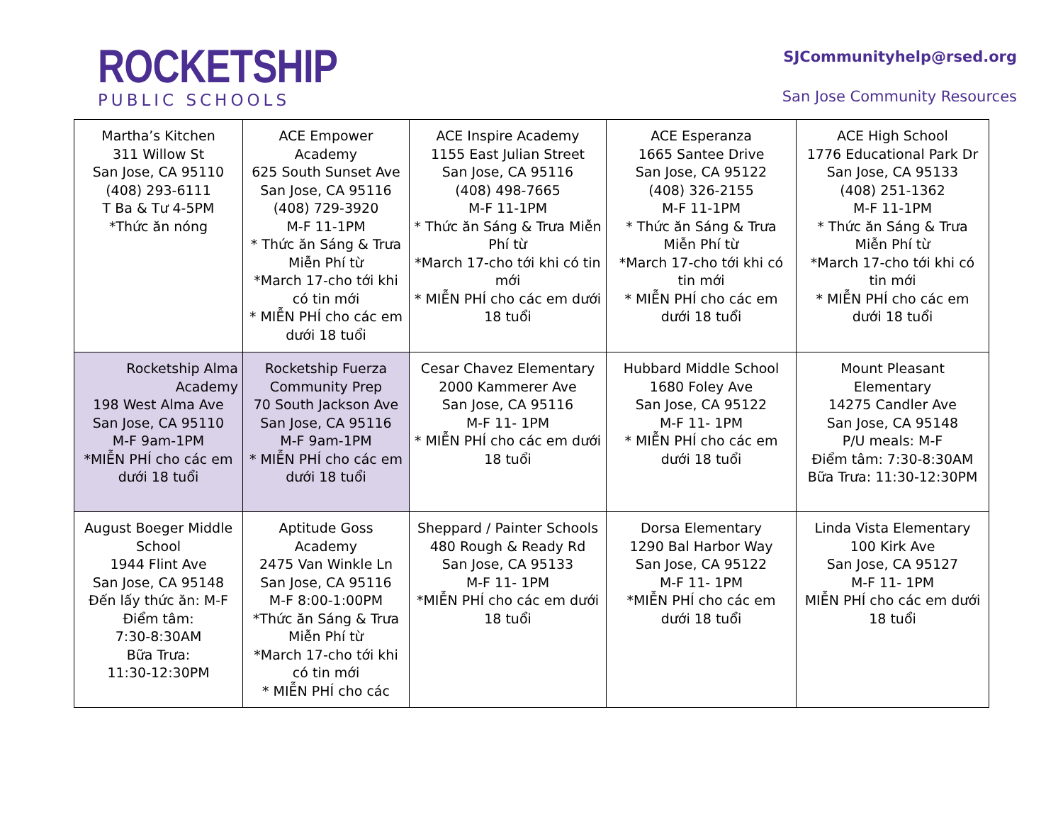ROCKETSHIP
PUBLIC SCHOOLS
SJCommunityhelp@rsed.org
San Jose Community Resources
| Martha’s Kitchen 311 Willow St San Jose, CA 95110 (408) 293-6111 T Ba & Tư 4-5PM *Thức ăn nóng | ACE Empower Academy 625 South Sunset Ave San Jose, CA 95116 (408) 729-3920 M-F 11-1PM * Thức ăn Sáng & Trưa Miễn Phí từ *March 17-cho tới khi có tin mới * MIỄN PHÍ cho các em dưới 18 tuổi | ACE Inspire Academy 1155 East Julian Street San Jose, CA 95116 (408) 498-7665 M-F 11-1PM * Thức ăn Sáng & Trưa Miễn Phí từ *March 17-cho tới khi có tin mới * MIỄN PHÍ cho các em dưới 18 tuổi | ACE Esperanza 1665 Santee Drive San Jose, CA 95122 (408) 326-2155 M-F 11-1PM * Thức ăn Sáng & Trưa Miễn Phí từ *March 17-cho tới khi có tin mới * MIỄN PHÍ cho các em dưới 18 tuổi | ACE High School 1776 Educational Park Dr San Jose, CA 95133 (408) 251-1362 M-F 11-1PM * Thức ăn Sáng & Trưa Miễn Phí từ *March 17-cho tới khi có tin mới * MIỄN PHÍ cho các em dưới 18 tuổi |
| Rocketship Alma Academy 198 West Alma Ave San Jose, CA 95110 M-F 9am-1PM *MIỄN PHÍ cho các em dưới 18 tuổi | Rocketship Fuerza Community Prep 70 South Jackson Ave San Jose, CA 95116 M-F 9am-1PM * MIỄN PHÍ cho các em dưới 18 tuổi | Cesar Chavez Elementary 2000 Kammerer Ave San Jose, CA 95116 M-F 11- 1PM * MIỄN PHÍ cho các em dưới 18 tuổi | Hubbard Middle School 1680 Foley Ave San Jose, CA 95122 M-F 11- 1PM * MIỄN PHÍ cho các em dưới 18 tuổi | Mount Pleasant Elementary 14275 Candler Ave San Jose, CA 95148 P/U meals: M-F Điểm tâm: 7:30-8:30AM Bữa Trưa: 11:30-12:30PM |
| August Boeger Middle School 1944 Flint Ave San Jose, CA 95148 Đến lấy thức ăn: M-F Điểm tâm: 7:30-8:30AM Bữa Trưa: 11:30-12:30PM | Aptitude Goss Academy 2475 Van Winkle Ln San Jose, CA 95116 M-F 8:00-1:00PM *Thức ăn Sáng & Trưa Miễn Phí từ *March 17-cho tới khi có tin mới * MIỄN PHÍ cho các | Sheppard / Painter Schools 480 Rough & Ready Rd San Jose, CA 95133 M-F 11- 1PM *MIỄN PHÍ cho các em dưới 18 tuổi | Dorsa Elementary 1290 Bal Harbor Way San Jose, CA 95122 M-F 11- 1PM *MIỄN PHÍ cho các em dưới 18 tuổi | Linda Vista Elementary 100 Kirk Ave San Jose, CA 95127 M-F 11- 1PM MIỄN PHÍ cho các em dưới 18 tuổi |